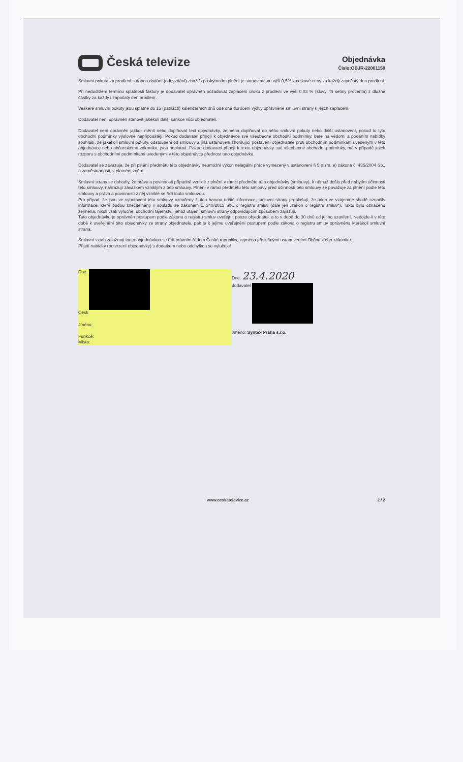Česká televize
Objednávka
Číslo:OBJR-22001159
Smluvní pokuta za prodlení s dobou dodání (odevzdání) zboží/s poskytnutím plnění je stanovena ve výši 0,5% z celkové ceny za každý započatý den prodlení.
Při nedodržení termínu splatnosti faktury je dodavatel oprávněn požadovat zaplacení úroku z prodlení ve výši 0,03 % (slovy: tři setiny procenta) z dlužné částky za každý i započatý den prodlení.
Veškeré smluvní pokuty jsou splatné do 15 (patnácti) kalendářních dnů ode dne doručení výzvy oprávněné smluvní strany k jejich zaplacení.
Dodavatel není oprávněn stanovit jakékoli další sankce vůči objednateli.
Dodavatel není oprávněn jakkoli měnit nebo doplňovat text objednávky, zejména doplňovat do něho smluvní pokuty nebo další ustanovení, pokud to tyto obchodní podmínky výslovně nepřipouštějí. Pokud dodavatel připojí k objednávce své všeobecné obchodní podmínky, bere na vědomí a podáním nabídky souhlasí, že jakékoli smluvní pokuty, odstoupení od smlouvy a jiná ustanovení zhoršující postavení objednatele proti obchodním podmínkám uvedeným v této objednávce nebo občanskému zákoníku, jsou neplatná. Pokud dodavatel připojí k textu objednávky své všeobecné obchodní podmínky, má v případě jejich rozporu s obchodními podmínkami uvedenými v této objednávce přednost tato objednávka.
Dodavatel se zavazuje, že při plnění předmětu této objednávky neumožní výkon nelegální práce vymezený v ustanovení § 5 písm. e) zákona č. 435/2004 Sb., o zaměstnanosti, v platném znění.
Smluvní strany se dohodly, že práva a povinnosti případně vzniklé z plnění v rámci předmětu této objednávky (smlouvy), k němuž došlo před nabytím účinnosti této smlouvy, nahrazují závazkem vzniklým z této smlouvy. Plnění v rámci předmětu této smlouvy před účinností této smlouvy se považuje za plnění podle této smlouvy a práva a povinnosti z něj vzniklé se řídí touto smlouvou.
Pro případ, že jsou ve vyhotovení této smlouvy označeny žlutou barvou určité informace, smluvní strany prohlašují, že takto ve vzájemné shodě označily informace, které budou znečitelněny v souladu se zákonem č. 340/2015 Sb., o registru smluv (dále jen „zákon o registru smluv"). Takto bylo označeno zejména, nikoli však výlučně, obchodní tajemství, jehož utajení smluvní strany odpovídajícím způsobem zajišťují.
Tuto objednávku je oprávněn postupem podle zákona o registru smluv uveřejnit pouze objednatel, a to v době do 30 dnů od jejího uzavření. Nedojde-li v této době k uveřejnění této objednávky ze strany objednatele, pak je k jejímu uveřejnění postupem podle zákona o registru smluv oprávněna kterákoli smluvní strana.
Smluvní vztah založený touto objednávkou se řídí právním řádem České republiky, zejména příslušnými ustanoveními Občanského zákoníku.
Přijetí nabídky (potvrzení objednávky) s dodatkem nebo odchylkou se vylučuje!
Dne:
Česk
Jméno:
Funkce:
Místo:
Dne: 23.4.2020
dodavatel
Jméno: Syntex Praha s.r.o.
www.ceskatelevize.cz 2 / 2